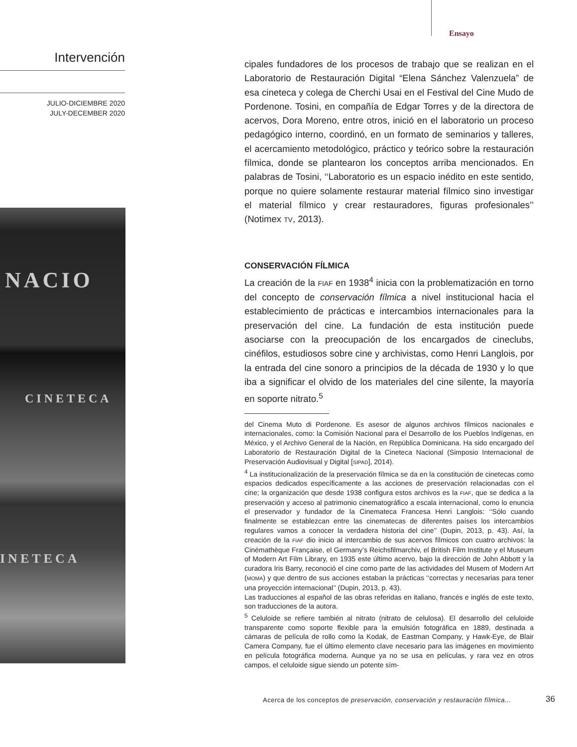Ensayo
Intervención
JULIO-DICIEMBRE 2020
JULY-DECEMBER 2020
NACIO
CINETECA
INETECA
cipales fundadores de los procesos de trabajo que se realizan en el Laboratorio de Restauración Digital “Elena Sánchez Valenzuela” de esa cineteca y colega de Cherchi Usai en el Festival del Cine Mudo de Pordenone. Tosini, en compañía de Edgar Torres y de la directora de acervos, Dora Moreno, entre otros, inició en el laboratorio un proceso pedagógico interno, coordinó, en un formato de seminarios y talleres, el acercamiento metodológico, práctico y teórico sobre la restauración fílmica, donde se plantearon los conceptos arriba mencionados. En palabras de Tosini, ‘‘Laboratorio es un espacio inédito en este sentido, porque no quiere solamente restaurar material fílmico sino investigar el material fílmico y crear restauradores, figuras profesionales’’ (Notimex TV, 2013).
CONSERVACIÓN FÍLMICA
La creación de la FIAF en 1938<sup>4</sup> inicia con la problematización en torno del concepto de conservación fílmica a nivel institucional hacia el establecimiento de prácticas e intercambios internacionales para la preservación del cine. La fundación de esta institución puede asociarse con la preocupación de los encargados de cineclubs, cinéfilos, estudiosos sobre cine y archivistas, como Henri Langlois, por la entrada del cine sonoro a principios de la década de 1930 y lo que iba a significar el olvido de los materiales del cine silente, la mayoría en soporte nitrato.<sup>5</sup>
del Cinema Muto di Pordenone. Es asesor de algunos archivos fílmicos nacionales e internacionales, como: la Comisión Nacional para el Desarrollo de los Pueblos Indígenas, en México, y el Archivo General de la Nación, en República Dominicana. Ha sido encargado del Laboratorio de Restauración Digital de la Cineteca Nacional (Simposio Internacional de Preservación Audiovisual y Digital [SIPAD], 2014).
<sup>4</sup> La institucionalización de la preservación fílmica se da en la constitución de cinetecas como espacios dedicados específicamente a las acciones de preservación relacionadas con el cine; la organización que desde 1938 configura estos archivos es la FIAF, que se dedica a la preservación y acceso al patrimonio cinematográfico a escala internacional, como lo enuncia el preservador y fundador de la Cinemateca Francesa Henri Langlois: ‘‘Sólo cuando finalmente se establezcan entre las cinematecas de diferentes países los intercambios regulares vamos a conocer la verdadera historia del cine’’ (Dupin, 2013, p. 43). Así, la creación de la FIAF dio inicio al intercambio de sus acervos fílmicos con cuatro archivos: la Cinémathèque Française, el Germany’s Reichsfilmarchiv, el British Film Institute y el Museum of Modern Art Film Library, en 1935 este último acervo, bajo la dirección de John Abbott y la curadora Iris Barry, reconoció el cine como parte de las actividades del Musem of Modern Art (MOMA) y que dentro de sus acciones estaban la prácticas ‘‘correctas y necesarias para tener una proyección internacional’’ (Dupin, 2013, p. 43).
Las traducciones al español de las obras referidas en italiano, francés e inglés de este texto, son traducciones de la autora.
<sup>5</sup> Celuloide se refiere también al nitrato (nitrato de celulosa). El desarrollo del celuloide transparente como soporte flexible para la emulsión fotográfica en 1889, destinada a cámaras de película de rollo como la Kodak, de Eastman Company, y Hawk-Eye, de Blair Camera Company, fue el último elemento clave necesario para las imágenes en movimiento en película fotográfica moderna. Aunque ya no se usa en películas, y rara vez en otros campos, el celuloide sigue siendo un potente sím-
Acerca de los conceptos de preservación, conservación y restauración fílmica...
36